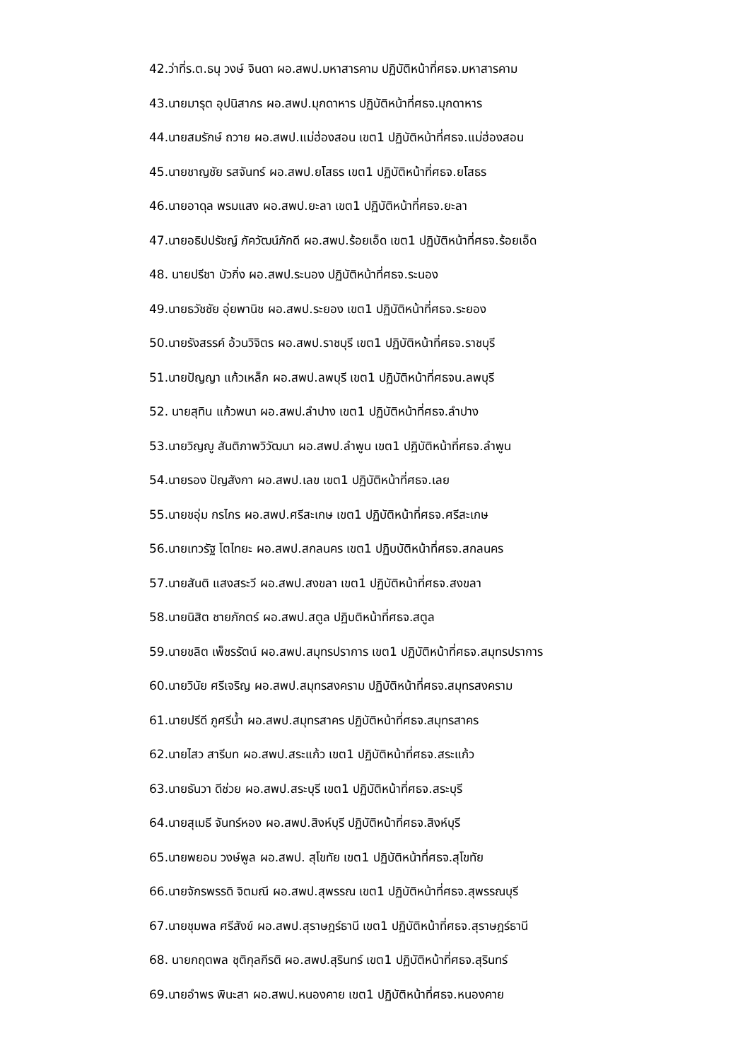42.ว่าที่ร.ต.ธนุ วงษ์ จินดา ผอ.สพป.มหาสารคาม ปฏิบัติหน้าที่ศธจ.มหาสารคาม
43.นายมารุต อุปนิสากร ผอ.สพป.มุกดาหาร ปฏิบัติหน้าที่ศธจ.มุกดาหาร
44.นายสมรักษ์ ถวาย ผอ.สพป.แม่ฮ่องสอน เขต1 ปฏิบัติหน้าที่ศธจ.แม่ฮ่องสอน
45.นายชาญชัย รสจันทร์ ผอ.สพป.ยโสธร เขต1 ปฏิบัติหน้าที่ศธจ.ยโสธร
46.นายอาดุล พรมแสง ผอ.สพป.ยะลา เขต1 ปฏิบัติหน้าที่ศธจ.ยะลา
47.นายอธิปปรัชญ์ ภัควัฒน์ภักดี ผอ.สพป.ร้อยเอ็ด เขต1 ปฏิบัติหน้าที่ศธจ.ร้อยเอ็ด
48. นายปรีชา บัวกิ่ง ผอ.สพป.ระนอง ปฏิบัติหน้าที่ศธจ.ระนอง
49.นายธวัชชัย อุ่ยพานิช ผอ.สพป.ระยอง เขต1 ปฏิบัติหน้าที่ศธจ.ระยอง
50.นายรังสรรค์ อ้วนวิจิตร ผอ.สพป.ราชบุรี เขต1 ปฏิบัติหน้าที่ศธจ.ราชบุรี
51.นายปัญญา แก้วเหล็ก ผอ.สพป.ลพบุรี เขต1 ปฏิบัติหน้าที่ศธจน.ลพบุรี
52. นายสุทิน แก้วพนา ผอ.สพป.ลำปาง เขต1 ปฏิบัติหน้าที่ศธจ.ลำปาง
53.นายวิญญู สันติภาพวิวัฒนา ผอ.สพป.ลำพูน เขต1 ปฏิบัติหน้าที่ศธจ.ลำพูน
54.นายรอง ปัญสังกา ผอ.สพป.เลข เขต1 ปฏิบัติหน้าที่ศธจ.เลย
55.นายชอุ่ม กรไกร ผอ.สพป.ศรีสะเกษ เขต1 ปฏิบัติหน้าที่ศธจ.ศรีสะเกษ
56.นายเทวรัฐ โตไทยะ ผอ.สพป.สกลนคร เขต1 ปฏิบบัติหน้าที่ศธจ.สกลนคร
57.นายสันติ แสงสระวี ผอ.สพป.สงขลา เขต1 ปฏิบัติหน้าที่ศธจ.สงขลา
58.นายนิสิต ชายภักตร์ ผอ.สพป.สตูล ปฏิบติหน้าที่ศธจ.สตูล
59.นายชลิต เพ็ชรรัตน์ ผอ.สพป.สมุทรปราการ เขต1 ปฏิบัติหน้าที่ศธจ.สมุทรปราการ
60.นายวินัย ศรีเจริญ ผอ.สพป.สมุทรสงคราม ปฏิบัติหน้าที่ศธจ.สมุทรสงคราม
61.นายปรีดี ภูศรีน้ำ ผอ.สพป.สมุทรสาคร ปฏิบัติหน้าที่ศธจ.สมุทรสาคร
62.นายไสว สารีบท ผอ.สพป.สระแก้ว เขต1 ปฏิบัติหน้าที่ศธจ.สระแก้ว
63.นายธันวา ดีช่วย ผอ.สพป.สระบุรี เขต1 ปฏิบัติหน้าที่ศธจ.สระบุรี
64.นายสุเมธี จันทร์หอง ผอ.สพป.สิงห์บุรี ปฏิบัติหน้าที่ศธจ.สิงห์บุรี
65.นายพยอม วงษ์พูล ผอ.สพป. สุโขทัย เขต1 ปฏิบัติหน้าที่ศธจ.สุโขทัย
66.นายจักรพรรดิ จิตมณี ผอ.สพป.สุพรรณ เขต1 ปฏิบัติหน้าที่ศธจ.สุพรรณบุรี
67.นายชุมพล ศรีสังข์ ผอ.สพป.สุราษฎร์ธานี เขต1 ปฏิบัติหน้าที่ศธจ.สุราษฎร์ธานี
68. นายกฤตพล ชุติกุลกีรติ ผอ.สพป.สุรินทร์ เขต1 ปฏิบัติหน้าที่ศธจ.สุรินทร์
69.นายอำพร พินะสา ผอ.สพป.หนองคาย เขต1 ปฏิบัติหน้าที่ศธจ.หนองคาย